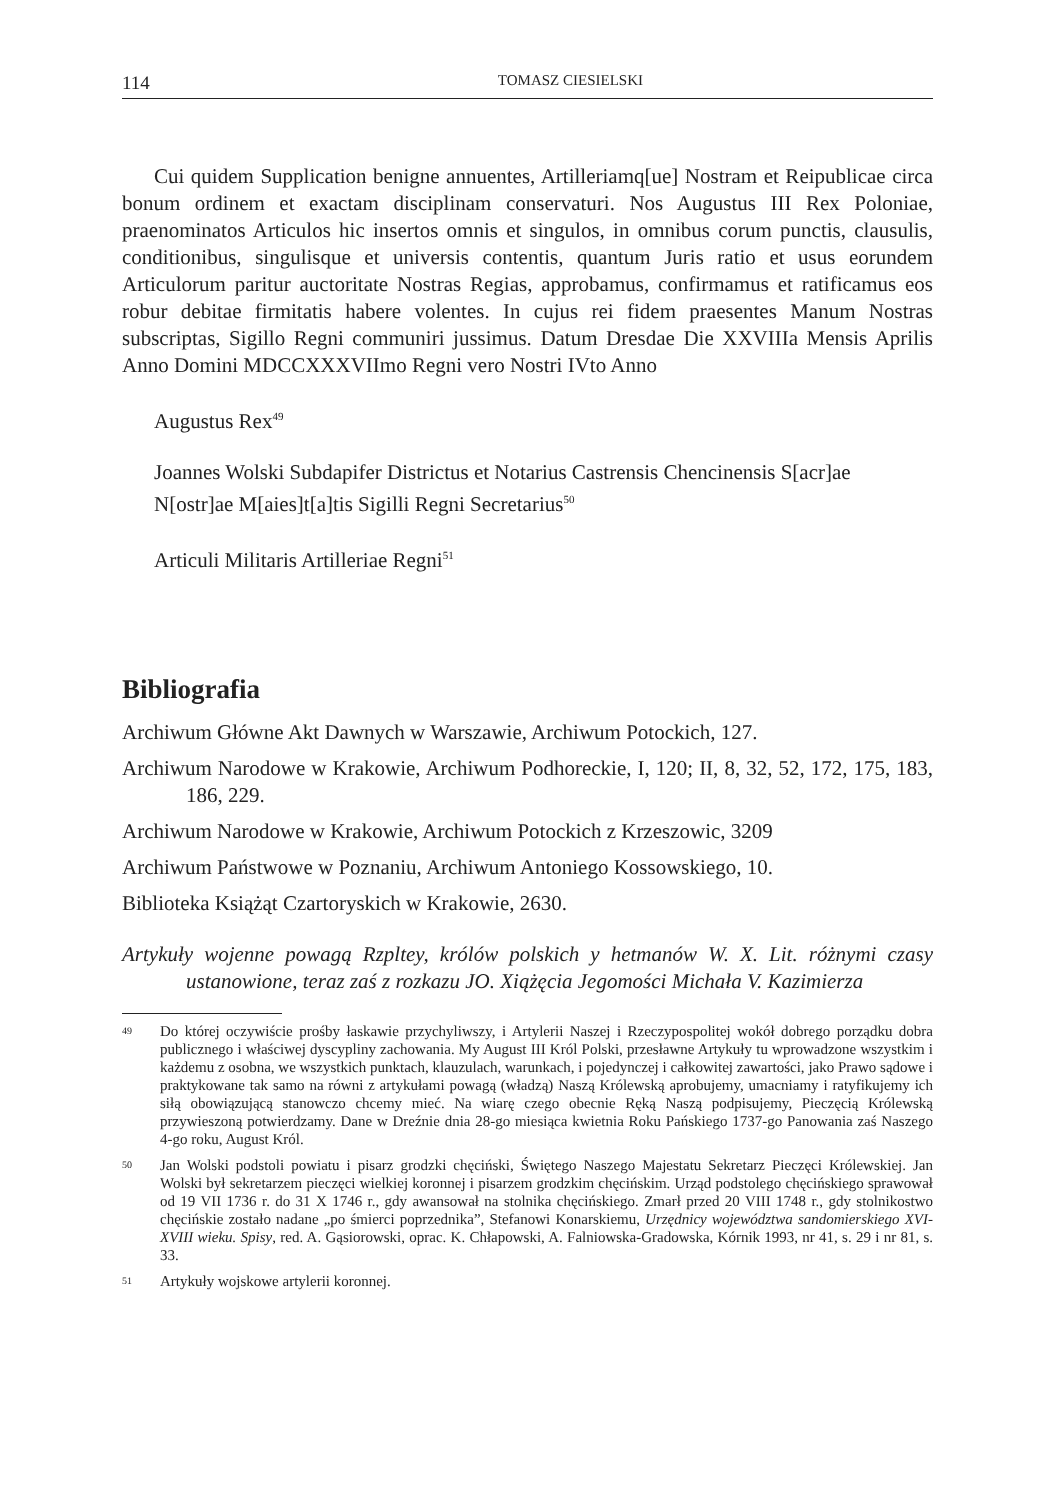114 TOMASZ CIESIELSKI
Cui quidem Supplication benigne annuentes, Artilleriamq[ue] Nostram et Reipublicae circa bonum ordinem et exactam disciplinam conservaturi. Nos Augustus III Rex Poloniae, praenominatos Articulos hic insertos omnis et singulos, in omnibus corum punctis, clausulis, conditionibus, singulisque et universis contentis, quantum Juris ratio et usus eorundem Articulorum paritur auctoritate Nostras Regias, approbamus, confirmamus et ratificamus eos robur debitae firmitatis habere volentes. In cujus rei fidem praesentes Manum Nostras subscriptas, Sigillo Regni communiri jussimus. Datum Dresdae Die XXVIIIa Mensis Aprilis Anno Domini MDCCXXXVIImo Regni vero Nostri IVto Anno
Augustus Rex<sup>49</sup>
Joannes Wolski Subdapifer Districtus et Notarius Castrensis Chencinensis S[acr]ae N[ostr]ae M[aies]t[a]tis Sigilli Regni Secretarius<sup>50</sup>
Articuli Militaris Artilleriae Regni<sup>51</sup>
Bibliografia
Archiwum Główne Akt Dawnych w Warszawie, Archiwum Potockich, 127.
Archiwum Narodowe w Krakowie, Archiwum Podhoreckie, I, 120; II, 8, 32, 52, 172, 175, 183, 186, 229.
Archiwum Narodowe w Krakowie, Archiwum Potockich z Krzeszowic, 3209
Archiwum Państwowe w Poznaniu, Archiwum Antoniego Kossowskiego, 10.
Biblioteka Książąt Czartoryskich w Krakowie, 2630.
Artykuły wojenne powagą Rzpltey, królów polskich y hetmanów W. X. Lit. różnymi czasy ustanowione, teraz zaś z rozkazu JO. Xiążęcia Jegomości Michała V. Kazimierza
49 Do której oczywiście prośby łaskawie przychyliwszy, i Artylerii Naszej i Rzeczypospolitej wokół dobrego porządku dobra publicznego i właściwej dyscypliny zachowania. My August III Król Polski, przesławne Artykuły tu wprowadzone wszystkim i każdemu z osobna, we wszystkich punktach, klauzulach, warunkach, i pojedynczej i całkowitej zawartości, jako Prawo sądowe i praktykowane tak samo na równi z artykułami powagą (władzą) Naszą Królewską aprobujemy, umacniamy i ratyfikujemy ich siłą obowiązującą stanowczo chcemy mieć. Na wiarę czego obecnie Ręką Naszą podpisujemy, Pieczęcią Królewską przywieszoną potwierdzamy. Dane w Dreźnie dnia 28-go miesiąca kwietnia Roku Pańskiego 1737-go Panowania zaś Naszego 4-go roku, August Król.
50 Jan Wolski podstoli powiatu i pisarz grodzki chęciński, Świętego Naszego Majestatu Sekretarz Pieczęci Królewskiej. Jan Wolski był sekretarzem pieczęci wielkiej koronnej i pisarzem grodzkim chęcińskim. Urząd podstolego chęcińskiego sprawował od 19 VII 1736 r. do 31 X 1746 r., gdy awansował na stolnika chęcińskiego. Zmarł przed 20 VIII 1748 r., gdy stolnikostwo chęcińskie zostało nadane „po śmierci poprzednika”, Stefanowi Konarskiemu, Urzędnicy województwa sandomierskiego XVI-XVIII wieku. Spisy, red. A. Gąsiorowski, oprac. K. Chłapowski, A. Falniowska-Gradowska, Kórnik 1993, nr 41, s. 29 i nr 81, s. 33.
51 Artykuły wojskowe artylerii koronnej.